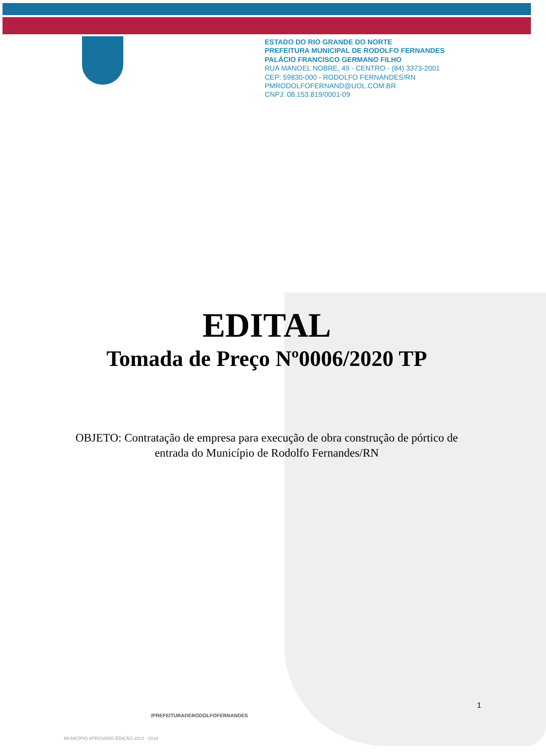ESTADO DO RIO GRANDE DO NORTE
PREFEITURA MUNICIPAL DE RODOLFO FERNANDES
PALÁCIO FRANCISCO GERMANO FILHO
RUA MANOEL NOBRE, 49 - CENTRO - (84) 3373-2001
CEP: 59830-000 - RODOLFO FERNANDES/RN
PMRODOLFOFERNAND@UOL.COM.BR
CNPJ: 08.153.819/0001-09
EDITAL
Tomada de Preço Nº0006/2020 TP
OBJETO: Contratação de empresa para execução de obra construção de pórtico de entrada do Município de Rodolfo Fernandes/RN
1
/PREFEITURADERODOLFOFERNANDES
MUNICÍPIO APROVADO EDIÇÃO 2013 - 2016